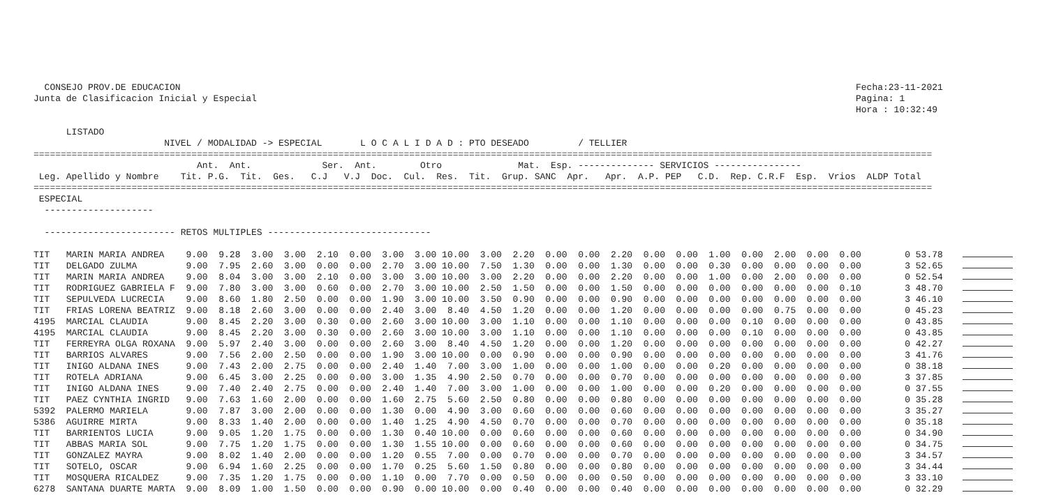CONSEJO PROV.DE EDUCACION                                                                                                                            Fecha:23-11-2021
Junta de Clasificacion Inicial y Especial                                                                                                              Pagina: 1
                                                                                                                                                       Hora : 10:32:49

      LISTADO
                        NIVEL / MODALIDAD -> ESPECIAL       L O C A L I D A D : PTO DESEADO         / TELLIER
=====================================================================================================================================================================
                              Ant.  Ant.             Ser.  Ant.        Otro              Mat.  Esp. -------------- SERVICIOS ----------------
 Leg. Apellido y Nombre    Tit. P.G.  Tit.  Ges.   C.J   V.J  Doc.  Cul.  Res.  Tit.  Grup. SANC  Apr.   Apr.  A.P. PEP   C.D.  Rep. C.R.F  Esp.  Vrios  ALDP Total
=====================================================================================================================================================================
 ESPECIAL
  --------------------

  ------------------------ RETOS MULTIPLES ------------------------------

TIT   MARIN MARIA ANDREA    9.00  9.28  3.00  3.00  2.10  0.00  3.00  3.00 10.00  3.00  2.20  0.00  0.00  2.20  0.00  0.00  1.00  0.00  2.00  0.00  0.00        0 53.78
TIT   DELGADO ZULMA         9.00  7.95  2.60  3.00  0.00  0.00  2.70  3.00 10.00  7.50  1.30  0.00  0.00  1.30  0.00  0.00  0.30  0.00  0.00  0.00  0.00        3 52.65
TIT   MARIN MARIA ANDREA    9.00  8.04  3.00  3.00  2.10  0.00  3.00  3.00 10.00  3.00  2.20  0.00  0.00  2.20  0.00  0.00  1.00  0.00  2.00  0.00  0.00        0 52.54
TIT   RODRIGUEZ GABRIELA F  9.00  7.80  3.00  3.00  0.60  0.00  2.70  3.00 10.00  2.50  1.50  0.00  0.00  1.50  0.00  0.00  0.00  0.00  0.00  0.00  0.10        3 48.70
TIT   SEPULVEDA LUCRECIA    9.00  8.60  1.80  2.50  0.00  0.00  1.90  3.00 10.00  3.50  0.90  0.00  0.00  0.90  0.00  0.00  0.00  0.00  0.00  0.00  0.00        3 46.10
TIT   FRIAS LORENA BEATRIZ  9.00  8.18  2.60  3.00  0.00  0.00  2.40  3.00  8.40  4.50  1.20  0.00  0.00  1.20  0.00  0.00  0.00  0.00  0.75  0.00  0.00        0 45.23
4195  MARCIAL CLAUDIA       9.00  8.45  2.20  3.00  0.30  0.00  2.60  3.00 10.00  3.00  1.10  0.00  0.00  1.10  0.00  0.00  0.00  0.10  0.00  0.00  0.00        0 43.85
4195  MARCIAL CLAUDIA       9.00  8.45  2.20  3.00  0.30  0.00  2.60  3.00 10.00  3.00  1.10  0.00  0.00  1.10  0.00  0.00  0.00  0.10  0.00  0.00  0.00        0 43.85
TIT   FERREYRA OLGA ROXANA  9.00  5.97  2.40  3.00  0.00  0.00  2.60  3.00  8.40  4.50  1.20  0.00  0.00  1.20  0.00  0.00  0.00  0.00  0.00  0.00  0.00        0 42.27
TIT   BARRIOS ALVARES       9.00  7.56  2.00  2.50  0.00  0.00  1.90  3.00 10.00  0.00  0.90  0.00  0.00  0.90  0.00  0.00  0.00  0.00  0.00  0.00  0.00        3 41.76
TIT   INIGO ALDANA INES     9.00  7.43  2.00  2.75  0.00  0.00  2.40  1.40  7.00  3.00  1.00  0.00  0.00  1.00  0.00  0.00  0.20  0.00  0.00  0.00  0.00        0 38.18
TIT   ROTELA ADRIANA        9.00  6.45  3.00  2.25  0.00  0.00  3.00  1.35  4.90  2.50  0.70  0.00  0.00  0.70  0.00  0.00  0.00  0.00  0.00  0.00  0.00        3 37.85
TIT   INIGO ALDANA INES     9.00  7.40  2.40  2.75  0.00  0.00  2.40  1.40  7.00  3.00  1.00  0.00  0.00  1.00  0.00  0.00  0.20  0.00  0.00  0.00  0.00        0 37.55
TIT   PAEZ CYNTHIA INGRID   9.00  7.63  1.60  2.00  0.00  0.00  1.60  2.75  5.60  2.50  0.80  0.00  0.00  0.80  0.00  0.00  0.00  0.00  0.00  0.00  0.00        0 35.28
5392  PALERMO MARIELA       9.00  7.87  3.00  2.00  0.00  0.00  1.30  0.00  4.90  3.00  0.60  0.00  0.00  0.60  0.00  0.00  0.00  0.00  0.00  0.00  0.00        3 35.27
5386  AGUIRRE MIRTA         9.00  8.33  1.40  2.00  0.00  0.00  1.40  1.25  4.90  4.50  0.70  0.00  0.00  0.70  0.00  0.00  0.00  0.00  0.00  0.00  0.00        0 35.18
TIT   BARRIENTOS LUCIA      9.00  9.05  1.20  1.75  0.00  0.00  1.30  0.40 10.00  0.00  0.60  0.00  0.00  0.60  0.00  0.00  0.00  0.00  0.00  0.00  0.00        0 34.90
TIT   ABBAS MARIA SOL       9.00  7.75  1.20  1.75  0.00  0.00  1.30  1.55 10.00  0.00  0.60  0.00  0.00  0.60  0.00  0.00  0.00  0.00  0.00  0.00  0.00        0 34.75
TIT   GONZALEZ MAYRA        9.00  8.02  1.40  2.00  0.00  0.00  1.20  0.55  7.00  0.00  0.70  0.00  0.00  0.70  0.00  0.00  0.00  0.00  0.00  0.00  0.00        3 34.57
TIT   SOTELO, OSCAR         9.00  6.94  1.60  2.25  0.00  0.00  1.70  0.25  5.60  1.50  0.80  0.00  0.00  0.80  0.00  0.00  0.00  0.00  0.00  0.00  0.00        3 34.44
TIT   MOSQUERA RICALDEZ     9.00  7.35  1.20  1.75  0.00  0.00  1.10  0.00  7.70  0.00  0.50  0.00  0.00  0.50  0.00  0.00  0.00  0.00  0.00  0.00  0.00        3 33.10
6278  SANTANA DUARTE MARTA  9.00  8.09  1.00  1.50  0.00  0.00  0.90  0.00 10.00  0.00  0.40  0.00  0.00  0.40  0.00  0.00  0.00  0.00  0.00  0.00  0.00        0 32.29